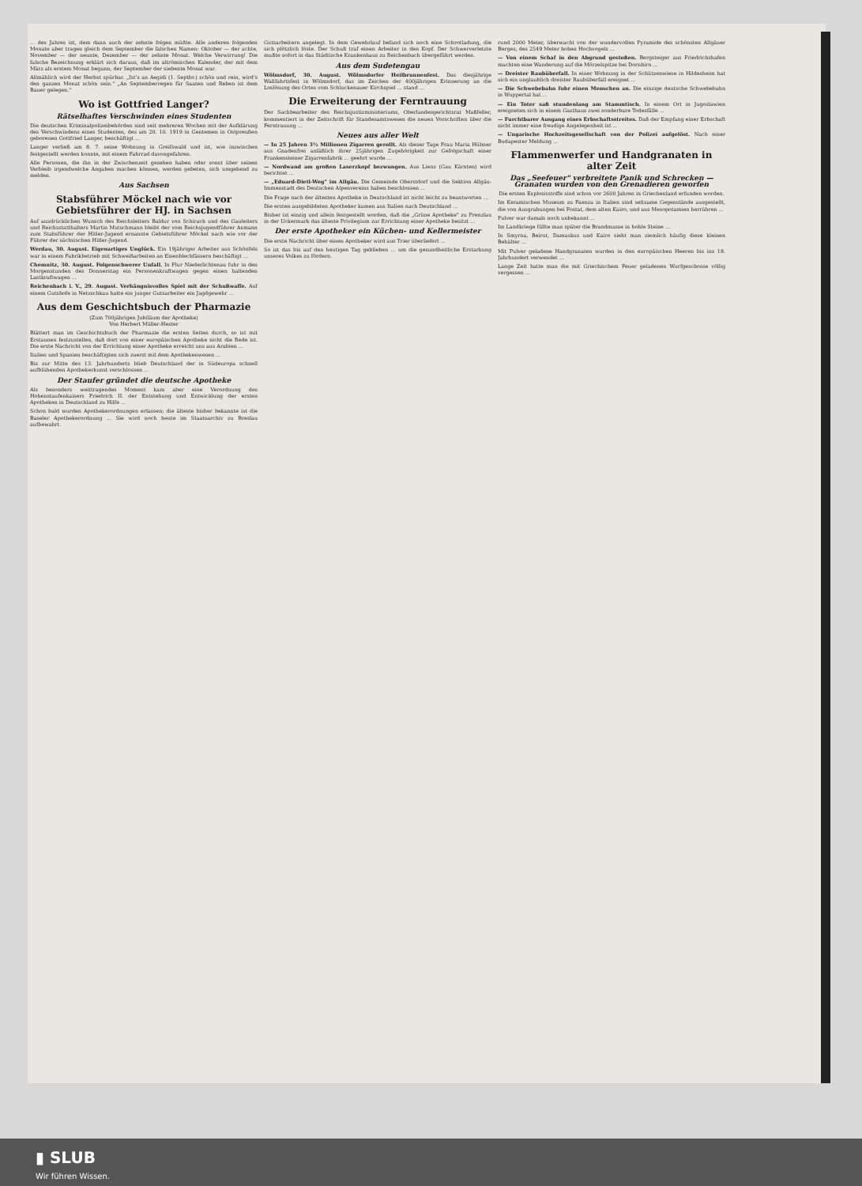... des Jahres ist, dem dann auch der zehnte folgen müßte. Alle anderen folgenden Monate aber tragen gleich dem September die falschen Namen: Oktober — der achte, November — der neunte, Dezember — der zehnte Monat. Welche Verwirrung! Die falsche Bezeichnung erklärt sich daraus, daß im altrömischen Kalender, der mit dem März als erstem Monat begann, der September der siebente Monat war.
Allmählich wird der Herbst spürbar. „Ist's an Aegidi (1. Septbr.) schön und rein, wird's den ganzen Monat schön sein." „An Septemberregen für Saaten und Reben ist dem Bauer gelegen."
Wo ist Gottfried Langer?
Rätselhaftes Verschwinden eines Studenten
Die deutschen Kriminalpolizeibehörden sind seit mehreren Wochen mit der Aufklärung des Verschwindens eines Studenten, des am 20. 10. 1919 in Gentemen in Ostpreußen geborenen Gottfried Langer, beschäftigt ...
Langer verließ am 8. 7. seine Wohnung in Greifswald und ist, wie inzwischen festgestellt werden konnte, mit einem Fahrrad davongefahren.
Alle Personen, die ihn in der Zwischenzeit gesehen haben oder sonst über seinen Verbleib irgendwelche Angaben machen können, werden gebeten, sich umgehend zu melden.
Aus Sachsen
Stabsführer Möckel nach wie vor Gebietsführer der HJ. in Sachsen
Auf ausdrücklichen Wunsch des Reichsleiters Baldur von Schirach und des Gauleiters und Reichsstatthalters Martin Mutschmann bleibt der vom Reichsjugendführer Axmann zum Stabsführer der Hitler-Jugend ernannte Gebietsführer Möckel nach wie vor der Führer der sächsischen Hitler-Jugend.
Werdau, 30. August. Eigenartiges Unglück. Ein 19jähriger Arbeiter aus Schönfels war in einem Fabrikbetrieb mit Schweißarbeiten an Eisenblechfässern beschäftigt ...
Chemnitz, 30. August. Folgenschwerer Unfall. In Flur Niederlichtenau fuhr in den Morgenstunden des Donnerstag ein Personenkraftwagen gegen einen haltenden Lastkraftwagen ...
Reichenbach i. V., 29. August. Verhängnisvolles Spiel mit der Schußwaffe. Auf einem Gutshofe in Netzschkau hatte ein junger Gutsarbeiter ein Jagdgewehr ...
Aus dem Geschichtsbuch der Pharmazie
(Zum 700jährigen Jubiläum der Apotheke)
Von Herbert Müller-Hester
Blättert man im Geschichtsbuch der Pharmazie die ersten Seiten durch, so ist mit Erstaunen festzustellen, daß dort von einer europäischen Apotheke nicht die Rede ist. Die erste Nachricht von der Errichtung einer Apotheke erreicht uns aus Arabien ...
Italien und Spanien beschäftigten sich zuerst mit dem Apothekenwesen ...
Bis zur Mitte des 13. Jahrhunderts blieb Deutschland der in Südeuropa schnell aufblühenden Apothekerkunst verschlossen ...
Der Staufer gründet die deutsche Apotheke
Als besonders weittragendes Moment kam aber eine Verordnung des Hohenstaufenkaisers Friedrich II. der Entstehung und Entwicklung der ersten Apotheken in Deutschland zu Hilfe ...
Schon bald wurden Apothekerordnungen erlassen; die älteste bisher bekannte ist die Baseler Apothekerordnung ... Sie wird noch heute im Staatsarchiv zu Breslau aufbewahrt.
Gutsarbeitern angelegt. In dem Gewehrlauf befand sich noch eine Schrotladung, die sich plötzlich löste. Der Schuß traf einen Arbeiter in den Kopf. Der Schwerverletzte mußte sofort in das Städtische Krankenhaus zu Reichenbach übergeführt werden.
Aus dem Sudetengau
Wölmsdorf, 30. August. Wölmsdorfer Heilbrunnenfest. Das diesjährige Wallfahrtsfest in Wölmsdorf, das im Zeichen der 400jährigen Erinnerung an die Loslösung des Ortes vom Schluckenauer Kirchspiel ... stand ...
Die Erweiterung der Ferntrauung
Der Sachbearbeiter des Reichsjustizministeriums, Oberlandesgerichtsrat Maßfeller, kommentiert in der Zeitschrift für Standesamtswesen die neuen Vorschriften über die Ferntrauung ...
Neues aus aller Welt
— In 25 Jahren 3½ Millionen Zigarren gerollt. Als dieser Tage Frau Maria Hübner aus Gnadenfrei anläßlich ihrer 25jährigen Zugehörigkeit zur Gefolgschaft einer Frankensteiner Zigarrenfabrik ... geehrt wurde ...
— Nordwand am großen Laserzkopf bezwungen. Aus Lienz (Gau Kärnten) wird berichtet ...
— „Eduard-Dietl-Weg" im Allgäu. Die Gemeinde Oberstdorf und die Sektion Allgäu-Immenstadt des Deutschen Alpenvereins haben beschlossen ...
Die Frage nach der ältesten Apotheke in Deutschland ist nicht leicht zu beantworten ...
Die ersten ausgebildeten Apotheker kamen aus Italien nach Deutschland ...
Bisher ist einzig und allein festgestellt worden, daß die „Grüne Apotheke" zu Prenzlau in der Uckermark das älteste Privilegium zur Errichtung einer Apotheke besitzt ...
Der erste Apotheker ein Küchen- und Kellermeister
Die erste Nachricht über einen Apotheker wird aus Trier überliefert ...
So ist das bis auf den heutigen Tag geblieben ... um die gesundheitliche Erstarkung unseres Volkes zu fördern.
rund 2000 Meter, überwacht von der wundervollen Pyramide des schönsten Allgäuer Berges, des 2549 Meter hohen Hochvogels ...
— Von einem Schaf in den Abgrund gestoßen. Bergsteiger aus Friedrichshafen machten eine Wanderung auf die Mörzelspitze bei Dornbirn ...
— Dreister Raubüberfall. In einer Wohnung in der Schützenwiese in Hildesheim hat sich ein unglaublich dreister Raubüberfall ereignet ...
— Die Schwebebahn fuhr einen Menschen an. Die einzige deutsche Schwebebahn in Wuppertal hat ...
— Ein Toter saß stundenlang am Stammtisch. In einem Ort in Jugoslawien ereigneten sich in einem Gasthaus zwei sonderbare Todesfälle ...
— Furchtbarer Ausgang eines Erbschaftsstreites. Daß der Empfang einer Erbschaft nicht immer eine freudige Angelegenheit ist ...
— Ungarische Hochzeitsgesellschaft von der Polizei aufgelöst. Nach einer Budapester Meldung ...
Flammenwerfer und Handgranaten in alter Zeit
Das „Seefeuer" verbreitete Panik und Schrecken — Granaten wurden von den Grenadieren geworfen
Die ersten Explosivstoffe sind schon vor 2600 Jahren in Griechenland erfunden worden.
Im Keramischen Museum zu Faenza in Italien sind seltsame Gegenstände ausgestellt, die von Ausgrabungen bei Fostat, dem alten Kairo, und aus Mesopotamien herrühren ...
Pulver war damals noch unbekannt ...
Im Landkriege füllte man später die Brandmasse in hohle Steine ...
In Smyrna, Beirut, Damaskus und Kairo sieht man ziemlich häufig diese kleinen Behälter ...
Mit Pulver geladene Handgranaten wurden in den europäischen Heeren bis ins 18. Jahrhundert verwendet ...
Lange Zeit hatte man die mit Griechischem Feuer geladenen Wurfgeschosse völlig vergessen ...
▮ SLUB
Wir führen Wissen.